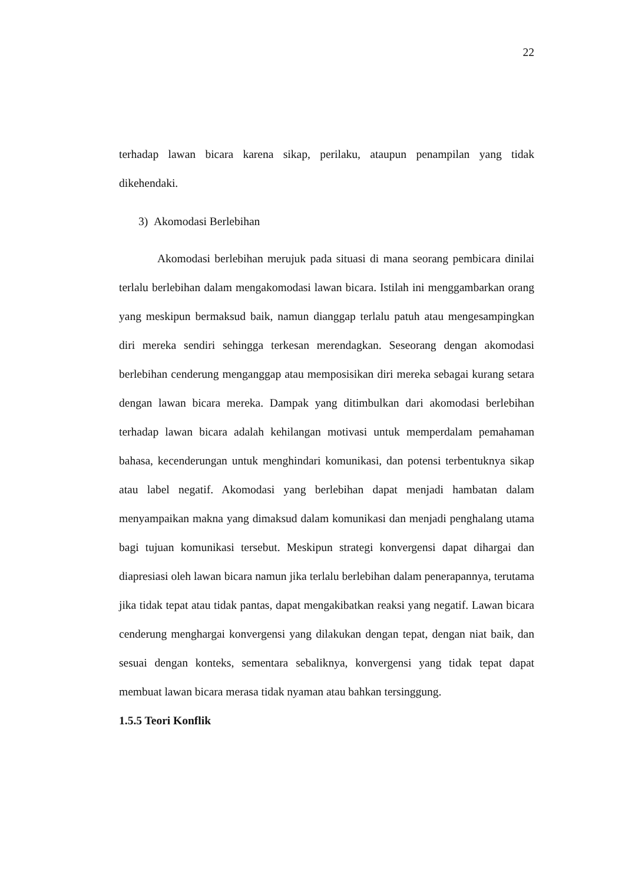22
terhadap lawan bicara karena sikap, perilaku, ataupun penampilan yang tidak dikehendaki.
3) Akomodasi Berlebihan
Akomodasi berlebihan merujuk pada situasi di mana seorang pembicara dinilai terlalu berlebihan dalam mengakomodasi lawan bicara. Istilah ini menggambarkan orang yang meskipun bermaksud baik, namun dianggap terlalu patuh atau mengesampingkan diri mereka sendiri sehingga terkesan merendagkan. Seseorang dengan akomodasi berlebihan cenderung menganggap atau memposisikan diri mereka sebagai kurang setara dengan lawan bicara mereka. Dampak yang ditimbulkan dari akomodasi berlebihan terhadap lawan bicara adalah kehilangan motivasi untuk memperdalam pemahaman bahasa, kecenderungan untuk menghindari komunikasi, dan potensi terbentuknya sikap atau label negatif. Akomodasi yang berlebihan dapat menjadi hambatan dalam menyampaikan makna yang dimaksud dalam komunikasi dan menjadi penghalang utama bagi tujuan komunikasi tersebut. Meskipun strategi konvergensi dapat dihargai dan diapresiasi oleh lawan bicara namun jika terlalu berlebihan dalam penerapannya, terutama jika tidak tepat atau tidak pantas, dapat mengakibatkan reaksi yang negatif. Lawan bicara cenderung menghargai konvergensi yang dilakukan dengan tepat, dengan niat baik, dan sesuai dengan konteks, sementara sebaliknya, konvergensi yang tidak tepat dapat membuat lawan bicara merasa tidak nyaman atau bahkan tersinggung.
1.5.5 Teori Konflik